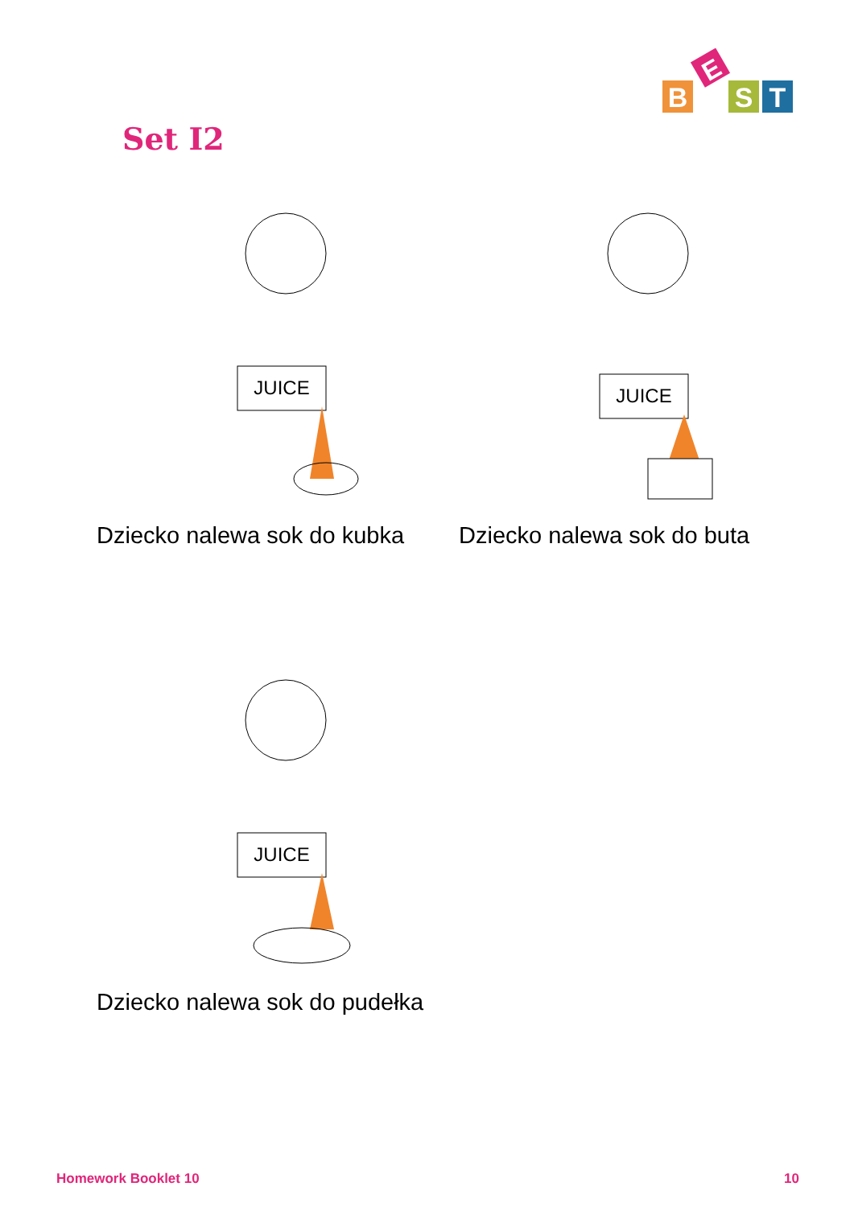B
E
S
T
Set I2
JUICE
Dziecko nalewa sok do kubka
JUICE
Dziecko nalewa sok do buta
JUICE
Dziecko nalewa sok do pudełka
Homework Booklet 10 10